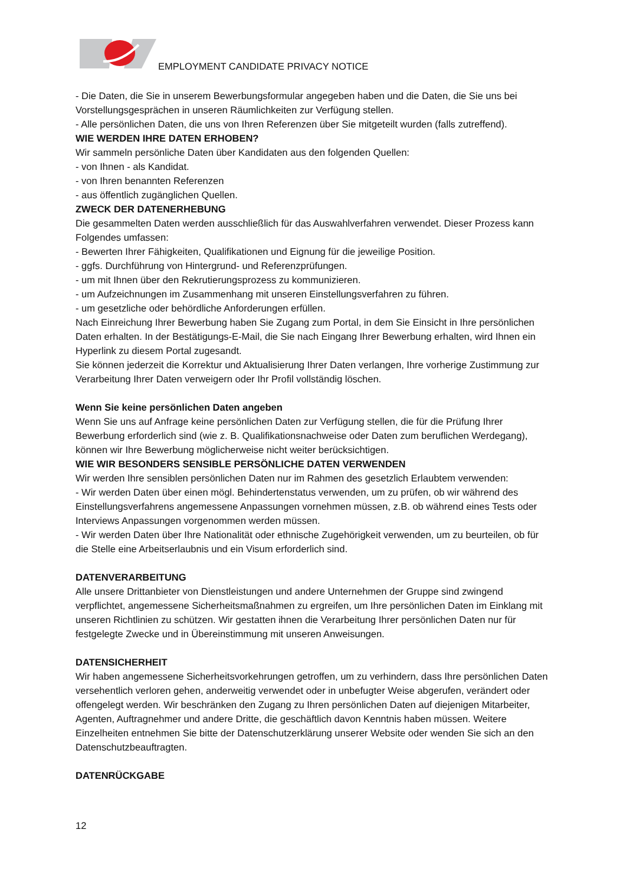EMPLOYMENT CANDIDATE PRIVACY NOTICE
- Die Daten, die Sie in unserem Bewerbungsformular angegeben haben und die Daten, die Sie uns bei Vorstellungsgesprächen in unseren Räumlichkeiten zur Verfügung stellen.
- Alle persönlichen Daten, die uns von Ihren Referenzen über Sie mitgeteilt wurden (falls zutreffend).
WIE WERDEN IHRE DATEN ERHOBEN?
Wir sammeln persönliche Daten über Kandidaten aus den folgenden Quellen:
- von Ihnen - als Kandidat.
- von Ihren benannten Referenzen
- aus öffentlich zugänglichen Quellen.
ZWECK DER DATENERHEBUNG
Die gesammelten Daten werden ausschließlich für das Auswahlverfahren verwendet. Dieser Prozess kann Folgendes umfassen:
- Bewerten Ihrer Fähigkeiten, Qualifikationen und Eignung für die jeweilige Position.
- ggfs. Durchführung von Hintergrund- und Referenzprüfungen.
- um mit Ihnen über den Rekrutierungsprozess zu kommunizieren.
- um Aufzeichnungen im Zusammenhang mit unseren Einstellungsverfahren zu führen.
- um gesetzliche oder behördliche Anforderungen erfüllen.
Nach Einreichung Ihrer Bewerbung haben Sie Zugang zum Portal, in dem Sie Einsicht in Ihre persönlichen Daten erhalten. In der Bestätigungs-E-Mail, die Sie nach Eingang Ihrer Bewerbung erhalten, wird Ihnen ein Hyperlink zu diesem Portal zugesandt.
Sie können jederzeit die Korrektur und Aktualisierung Ihrer Daten verlangen, Ihre vorherige Zustimmung zur Verarbeitung Ihrer Daten verweigern oder Ihr Profil vollständig löschen.
Wenn Sie keine persönlichen Daten angeben
Wenn Sie uns auf Anfrage keine persönlichen Daten zur Verfügung stellen, die für die Prüfung Ihrer Bewerbung erforderlich sind (wie z. B. Qualifikationsnachweise oder Daten zum beruflichen Werdegang), können wir Ihre Bewerbung möglicherweise nicht weiter berücksichtigen.
WIE WIR BESONDERS SENSIBLE PERSÖNLICHE DATEN VERWENDEN
Wir werden Ihre sensiblen persönlichen Daten nur im Rahmen des gesetzlich Erlaubtem verwenden:
- Wir werden Daten über einen mögl. Behindertenstatus verwenden, um zu prüfen, ob wir während des Einstellungsverfahrens angemessene Anpassungen vornehmen müssen, z.B. ob während eines Tests oder Interviews Anpassungen vorgenommen werden müssen.
- Wir werden Daten über Ihre Nationalität oder ethnische Zugehörigkeit verwenden, um zu beurteilen, ob für die Stelle eine Arbeitserlaubnis und ein Visum erforderlich sind.
DATENVERARBEITUNG
Alle unsere Drittanbieter von Dienstleistungen und andere Unternehmen der Gruppe sind zwingend verpflichtet, angemessene Sicherheitsmaßnahmen zu ergreifen, um Ihre persönlichen Daten im Einklang mit unseren Richtlinien zu schützen. Wir gestatten ihnen die Verarbeitung Ihrer persönlichen Daten nur für festgelegte Zwecke und in Übereinstimmung mit unseren Anweisungen.
DATENSICHERHEIT
Wir haben angemessene Sicherheitsvorkehrungen getroffen, um zu verhindern, dass Ihre persönlichen Daten versehentlich verloren gehen, anderweitig verwendet oder in unbefugter Weise abgerufen, verändert oder offengelegt werden. Wir beschränken den Zugang zu Ihren persönlichen Daten auf diejenigen Mitarbeiter, Agenten, Auftragnehmer und andere Dritte, die geschäftlich davon Kenntnis haben müssen. Weitere Einzelheiten entnehmen Sie bitte der Datenschutzerklärung unserer Website oder wenden Sie sich an den Datenschutzbeauftragten.
DATENRÜCKGABE
12